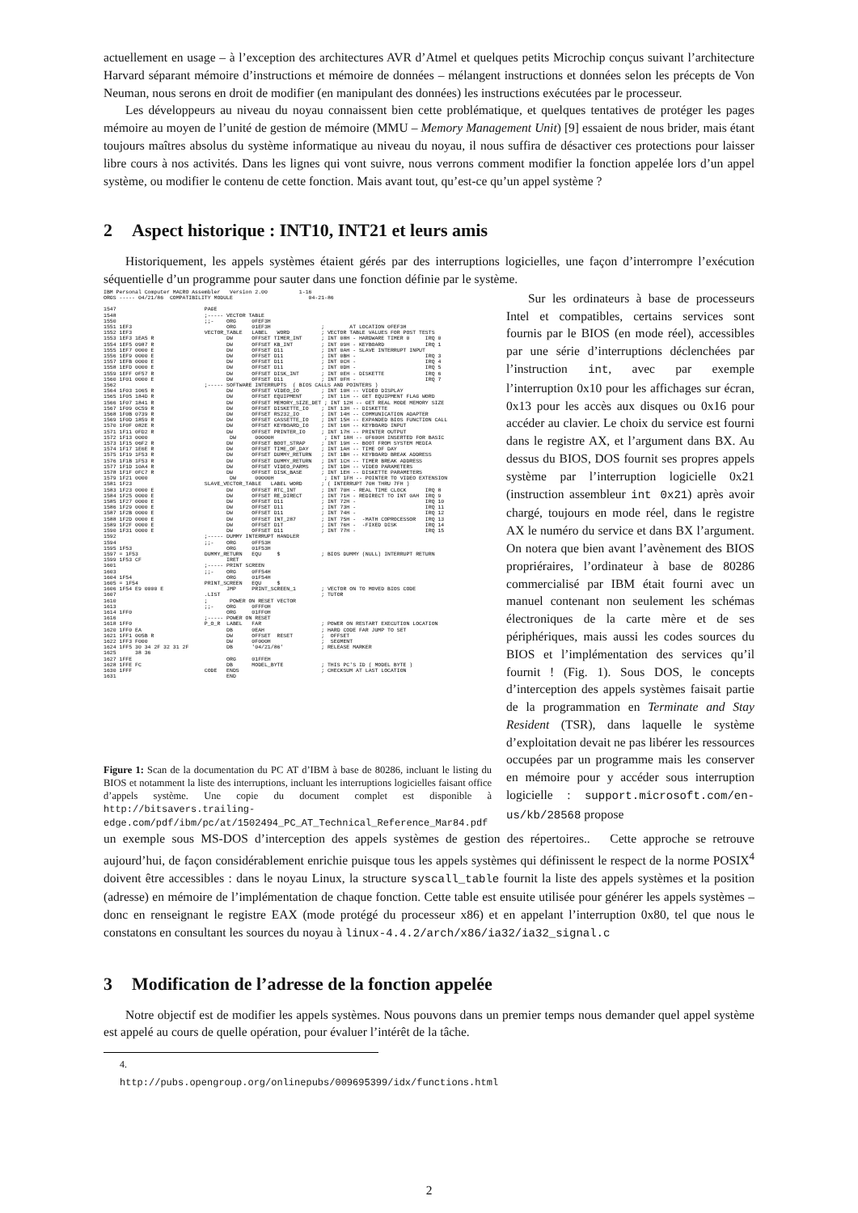actuellement en usage – à l’exception des architectures AVR d’Atmel et quelques petits Microchip conçus suivant l’architecture Harvard séparant mémoire d’instructions et mémoire de données – mélangent instructions et données selon les précepts de Von Neuman, nous serons en droit de modifier (en manipulant des données) les instructions exécutées par le processeur.
Les développeurs au niveau du noyau connaissent bien cette problématique, et quelques tentatives de protéger les pages mémoire au moyen de l’unité de gestion de mémoire (MMU – Memory Management Unit) [9] essaient de nous brider, mais étant toujours maîtres absolus du système informatique au niveau du noyau, il nous suffira de désactiver ces protections pour laisser libre cours à nos activités. Dans les lignes qui vont suivre, nous verrons comment modifier la fonction appelée lors d’un appel système, ou modifier le contenu de cette fonction. Mais avant tout, qu’est-ce qu’un appel système ?
2 Aspect historique : INT10, INT21 et leurs amis
Historiquement, les appels systèmes étaient gérés par des interruptions logicielles, une façon d’interrompre l’exécution séquentielle d’un programme pour sauter dans une fonction définie par le système.
IBM Personal Computer MACRO Assembler Version 2.00 1-16 ORGS ----- 04/21/86 COMPATIBILITY MODULE 04-21-86 1547 PAGE 1548 ;----- VECTOR TABLE 1550 ;;- ORG 0FEF3H 1551 1EF3 ORG 01EF3H ; AT LOCATION 0FEF3H 1552 1EF3 VECTOR_TABLE LABEL WORD ; VECTOR TABLE VALUES FOR POST TESTS 1553 1EF3 1EA5 R DW OFFSET TIMER_INT ; INT 08H - HARDWARE TIMER 0 IRQ 0 1554 1EF5 0987 R DW OFFSET KB_INT ; INT 09H - KEYBOARD IRQ 1 1555 1EF7 0000 E DW OFFSET D11 ; INT 0AH - SLAVE INTERRUPT INPUT 1556 1EF9 0000 E DW OFFSET D11 ; INT 0BH - IRQ 3 1557 1EFB 0000 E DW OFFSET D11 ; INT 0CH - IRQ 4 1558 1EFD 0000 E DW OFFSET D11 ; INT 0DH - IRQ 5 1559 1EFF 0F57 R DW OFFSET DISK_INT ; INT 0EH - DISKETTE IRQ 6 1560 1F01 0000 E DW OFFSET D11 ; INT 0FH - IRQ 7 1562 ;----- SOFTWARE INTERRUPTS ( BIOS CALLS AND POINTERS ) 1564 1F03 1065 R DW OFFSET VIDEO_IO ; INT 10H -- VIDEO DISPLAY 1565 1F05 184D R DW OFFSET EQUIPMENT ; INT 11H -- GET EQUIPMENT FLAG WORD 1566 1F07 1841 R DW OFFSET MEMORY_SIZE_DET ; INT 12H -- GET REAL MODE MEMORY SIZE 1567 1F09 0C59 R DW OFFSET DISKETTE_IO ; INT 13H -- DISKETTE 1568 1F0B 0739 R DW OFFSET RS232_IO ; INT 14H -- COMMUNICATION ADAPTER 1569 1F0D 1859 R DW OFFSET CASSETTE_IO ; INT 15H -- EXPANDED BIOS FUNCTION CALL 1570 1F0F 082E R DW OFFSET KEYBOARD_IO ; INT 16H -- KEYBOARD INPUT 1571 1F11 0FD2 R DW OFFSET PRINTER_IO ; INT 17H -- PRINTER OUTPUT 1572 1F13 0000 DW 00000H ; INT 18H -- 0F600H INSERTED FOR BASIC 1573 1F15 06F2 R DW OFFSET BOOT_STRAP ; INT 19H -- BOOT FROM SYSTEM MEDIA 1574 1F17 1E6E R DW OFFSET TIME_OF_DAY ; INT 1AH -- TIME OF DAY 1575 1F19 1F53 R DW OFFSET DUMMY_RETURN ; INT 1BH -- KEYBOARD BREAK ADDRESS 1576 1F1B 1F53 R DW OFFSET DUMMY_RETURN ; INT 1CH -- TIMER BREAK ADDRESS 1577 1F1D 10A4 R DW OFFSET VIDEO_PARMS ; INT 1DH -- VIDEO PARAMETERS 1578 1F1F 0FC7 R DW OFFSET DISK_BASE ; INT 1EH -- DISKETTE PARAMETERS 1579 1F21 0000 DW 00000H ; INT 1FH -- POINTER TO VIDEO EXTENSION 1581 1F23 SLAVE_VECTOR_TABLE LABEL WORD ; ( INTERRUPT 70H THRU 7FH ) 1583 1F23 0000 E DW OFFSET RTC_INT ; INT 70H - REAL TIME CLOCK IRQ 8 1584 1F25 0000 E DW OFFSET RE_DIRECT ; INT 71H - REDIRECT TO INT 0AH IRQ 9 1585 1F27 0000 E DW OFFSET D11 ; INT 72H - IRQ 10 1586 1F29 0000 E DW OFFSET D11 ; INT 73H - IRQ 11 1587 1F2B 0000 E DW OFFSET D11 ; INT 74H - IRQ 12 1588 1F2D 0000 E DW OFFSET INT_287 ; INT 75H - -MATH COPROCESSOR IRQ 13 1589 1F2F 0000 E DW OFFSET D1T ; INT 76H - -FIXED DISK IRQ 14 1590 1F31 0000 E DW OFFSET D11 ; INT 77H - IRQ 15 1592 ;----- DUMMY INTERRUPT HANDLER 1594 ;;- ORG 0FF53H 1595 1F53 ORG 01F53H 1597 = 1F53 DUMMY_RETURN EQU $ ; BIOS DUMMY (NULL) INTERRUPT RETURN 1599 1F53 CF IRET 1601 ;----- PRINT SCREEN 1603 ;;- ORG 0FF54H 1604 1F54 ORG 01F54H 1605 = 1F54 PRINT_SCREEN EQU $ 1606 1F54 E9 0000 E JMP PRINT_SCREEN_1 ; VECTOR ON TO MOVED BIOS CODE 1607 .LIST ; TUTOR 1610 ; POWER ON RESET VECTOR 1613 ;;- ORG 0FFF0H 1614 1FF0 ORG 01FF0H 1616 ;----- POWER ON RESET 1618 1FF0 P_O_R LABEL FAR ; POWER ON RESTART EXECUTION LOCATION 1620 1FF0 EA DB 0EAH ; HARD CODE FAR JUMP TO SET 1621 1FF1 005B R DW OFFSET RESET ; OFFSET 1622 1FF3 F000 DW 0F000H ; SEGMENT 1624 1FF5 30 34 2F 32 31 2F DB '04/21/86' ; RELEASE MARKER 1625 38 36 1627 1FFE ORG 01FFEH 1628 1FFE FC DB MODEL_BYTE ; THIS PC'S ID ( MODEL BYTE ) 1630 1FFF CODE ENDS ; CHECKSUM AT LAST LOCATION 1631 END
Figure 1: Scan de la documentation du PC AT d’IBM à base de 80286, incluant le listing du BIOS et notamment la liste des interruptions, incluant les interruptions logicielles faisant office d’appels système. Une copie du document complet est disponible à http://bitsavers.trailing-edge.com/pdf/ibm/pc/at/1502494_PC_AT_Technical_Reference_Mar84.pdf
Sur les ordinateurs à base de processeurs Intel et compatibles, certains services sont fournis par le BIOS (en mode réel), accessibles par une série d’interruptions déclenchées par l’instruction int, avec par exemple l’interruption 0x10 pour les affichages sur écran, 0x13 pour les accès aux disques ou 0x16 pour accéder au clavier. Le choix du service est fourni dans le registre AX, et l’argument dans BX. Au dessus du BIOS, DOS fournit ses propres appels système par l’interruption logicielle 0x21 (instruction assembleur int 0x21) après avoir chargé, toujours en mode réel, dans le registre AX le numéro du service et dans BX l’argument. On notera que bien avant l’avènement des BIOS propriéraires, l’ordinateur à base de 80286 commercialisé par IBM était fourni avec un manuel contenant non seulement les schémas électroniques de la carte mère et de ses périphériques, mais aussi les codes sources du BIOS et l’implémentation des services qu’il fournit ! (Fig. 1). Sous DOS, le concepts d’interception des appels systèmes faisait partie de la programmation en Terminate and Stay Resident (TSR), dans laquelle le système d’exploitation devait ne pas libérer les ressources occupées par un programme mais les conserver en mémoire pour y accéder sous interruption logicielle : support.microsoft.com/en-us/kb/28568 propose
un exemple sous MS-DOS d’interception des appels systèmes de gestion des répertoires.. Cette approche se retrouve aujourd’hui, de façon considérablement enrichie puisque tous les appels systèmes qui définissent le respect de la norme POSIX<sup>4</sup> doivent être accessibles : dans le noyau Linux, la structure syscall_table fournit la liste des appels systèmes et la position (adresse) en mémoire de l’implémentation de chaque fonction. Cette table est ensuite utilisée pour générer les appels systèmes – donc en renseignant le registre EAX (mode protégé du processeur x86) et en appelant l’interruption 0x80, tel que nous le constatons en consultant les sources du noyau à linux-4.4.2/arch/x86/ia32/ia32_signal.c
3 Modification de l’adresse de la fonction appelée
Notre objectif est de modifier les appels systèmes. Nous pouvons dans un premier temps nous demander quel appel système est appelé au cours de quelle opération, pour évaluer l’intérêt de la tâche.
4. http://pubs.opengroup.org/onlinepubs/009695399/idx/functions.html
2